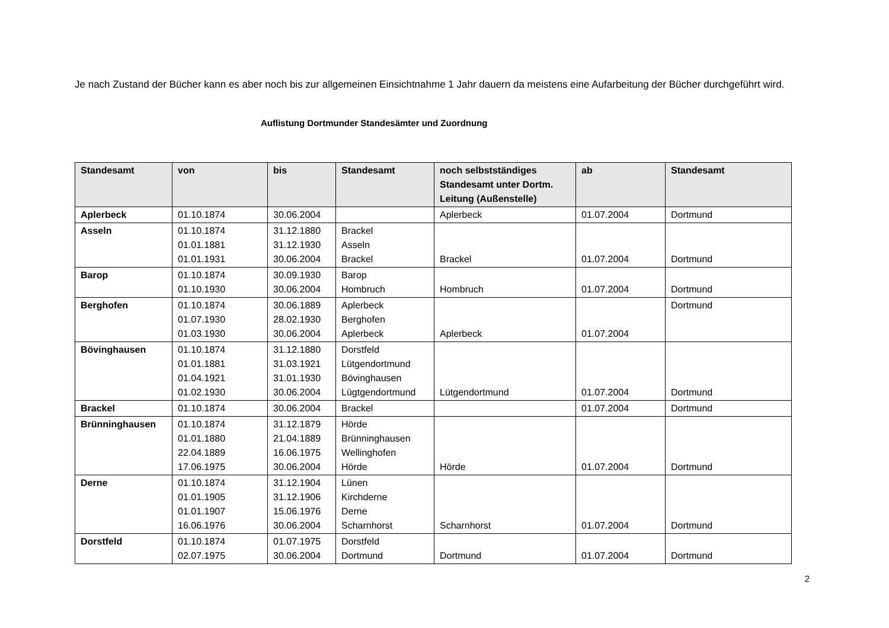Je nach Zustand der Bücher kann es aber noch bis zur allgemeinen Einsichtnahme 1 Jahr dauern da meistens eine Aufarbeitung der Bücher durchgeführt wird.
Auflistung Dortmunder Standesämter und Zuordnung
| Standesamt | von | bis | Standesamt | noch selbstständiges Standesamt unter Dortm. Leitung (Außenstelle) | ab | Standesamt |
| --- | --- | --- | --- | --- | --- | --- |
| Aplerbeck | 01.10.1874 | 30.06.2004 | | Aplerbeck | 01.07.2004 | Dortmund |
| Asseln | 01.10.1874 01.01.1881 01.01.1931 | 31.12.1880 31.12.1930 30.06.2004 | Brackel Asseln Brackel | Brackel | 01.07.2004 | Dortmund |
| Barop | 01.10.1874 01.10.1930 | 30.09.1930 30.06.2004 | Barop Hombruch | Hombruch | 01.07.2004 | Dortmund |
| Berghofen | 01.10.1874 01.07.1930 01.03.1930 | 30.06.1889 28.02.1930 30.06.2004 | Aplerbeck Berghofen Aplerbeck | Aplerbeck | 01.07.2004 | Dortmund |
| Bövinghausen | 01.10.1874 01.01.1881 01.04.1921 01.02.1930 | 31.12.1880 31.03.1921 31.01.1930 30.06.2004 | Dorstfeld Lütgendortmund Bövinghausen Lügtgendortmund | Lütgendortmund | 01.07.2004 | Dortmund |
| Brackel | 01.10.1874 | 30.06.2004 | Brackel | | 01.07.2004 | Dortmund |
| Brünninghausen | 01.10.1874 01.01.1880 22.04.1889 17.06.1975 | 31.12.1879 21.04.1889 16.06.1975 30.06.2004 | Hörde Brünninghausen Wellinghofen Hörde | Hörde | 01.07.2004 | Dortmund |
| Derne | 01.10.1874 01.01.1905 01.01.1907 16.06.1976 | 31.12.1904 31.12.1906 15.06.1976 30.06.2004 | Lünen Kirchderne Derne Scharnhorst | Scharnhorst | 01.07.2004 | Dortmund |
| Dorstfeld | 01.10.1874 02.07.1975 | 01.07.1975 30.06.2004 | Dorstfeld Dortmund | Dortmund | 01.07.2004 | Dortmund |
2